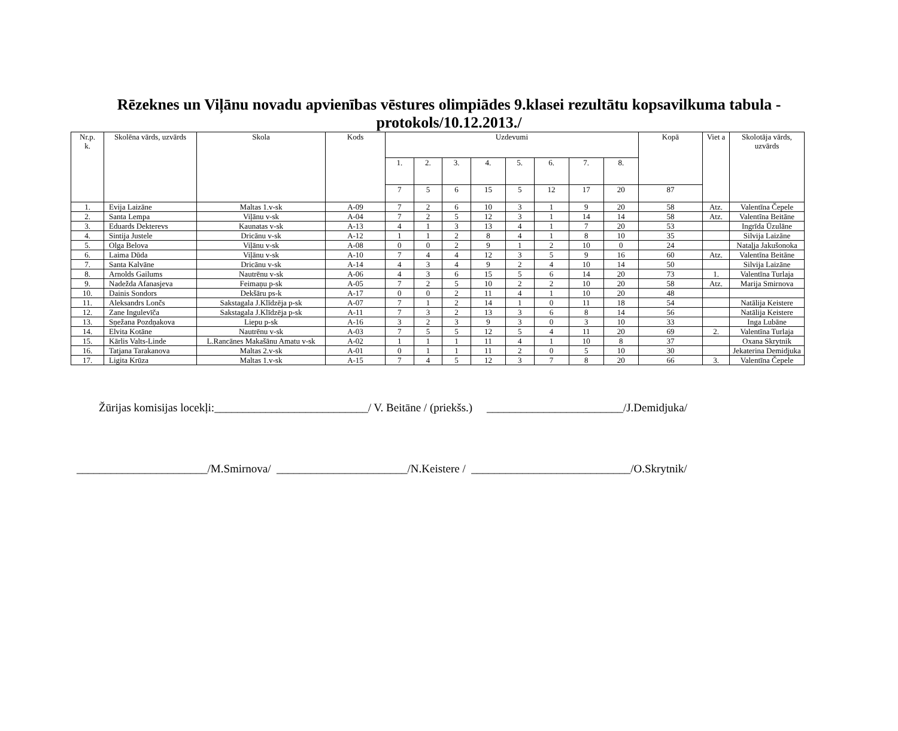Rēzeknes un Viļānu novadu apvienības vēstures olimpiādes 9.klasei rezultātu kopsavilkuma tabula -protokols/10.12.2013./
| Nr.p. k. | Skolēna vārds, uzvārds | Skola | Kods | Uzdevumi | | | | | | | | Kopā | Viet a | Skolotāja vārds, uzvārds |
| --- | --- | --- | --- | --- | --- | --- | --- | --- | --- | --- | --- | --- | --- | --- |
| | | | | 1. | 2. | 3. | 4. | 5. | 6. | 7. | 8. | | | |
| | | | | 7 | 5 | 6 | 15 | 5 | 12 | 17 | 20 | 87 | | |
| 1. | Evija Laizāne | Maltas 1.v-sk | A-09 | 7 | 2 | 6 | 10 | 3 | 1 | 9 | 20 | 58 | Atz. | Valentīna Čepele |
| 2. | Santa Lempa | Viļānu v-sk | A-04 | 7 | 2 | 5 | 12 | 3 | 1 | 14 | 14 | 58 | Atz. | Valentīna Beitāne |
| 3. | Eduards Dekterevs | Kaunatas v-sk | A-13 | 4 | 1 | 3 | 13 | 4 | 1 | 7 | 20 | 53 | | Ingrīda Ūzulāne |
| 4. | Sintija Justele | Dricānu v-sk | A-12 | 1 | 1 | 2 | 8 | 4 | 1 | 8 | 10 | 35 | | Silvija Laizāne |
| 5. | Olga Belova | Viļānu v-sk | A-08 | 0 | 0 | 2 | 9 | 1 | 2 | 10 | 0 | 24 | | Nataļja Jakušonoka |
| 6. | Laima Dūda | Viļānu v-sk | A-10 | 7 | 4 | 4 | 12 | 3 | 5 | 9 | 16 | 60 | Atz. | Valentīna Beitāne |
| 7. | Santa Kalvāne | Dricānu v-sk | A-14 | 4 | 3 | 4 | 9 | 2 | 4 | 10 | 14 | 50 | | Silvija Laizāne |
| 8. | Arnolds Gailums | Nautrēnu v-sk | A-06 | 4 | 3 | 6 | 15 | 5 | 6 | 14 | 20 | 73 | 1. | Valentīna Turlaja |
| 9. | Nadežda Afanasjeva | Feimaņu p-sk | A-05 | 7 | 2 | 5 | 10 | 2 | 2 | 10 | 20 | 58 | Atz. | Marija Smirnova |
| 10. | Dainis Sondors | Dekšāru ps-k | A-17 | 0 | 0 | 2 | 11 | 4 | 1 | 10 | 20 | 48 | | |
| 11. | Aleksandrs Lončs | Sakstagala J.Klīdzēja p-sk | A-07 | 7 | 1 | 2 | 14 | 1 | 0 | 11 | 18 | 54 | | Natālija Keistere |
| 12. | Zane Ingulevīča | Sakstagala J.Klīdzēja p-sk | A-11 | 7 | 3 | 2 | 13 | 3 | 6 | 8 | 14 | 56 | | Natālija Keistere |
| 13. | Sņežana Pozdņakova | Liepu p-sk | A-16 | 3 | 2 | 3 | 9 | 3 | 0 | 3 | 10 | 33 | | Inga Lubāne |
| 14. | Elvita Kotāne | Nautrēnu v-sk | A-03 | 7 | 5 | 5 | 12 | 5 | 4 | 11 | 20 | 69 | 2. | Valentīna Turlaja |
| 15. | Kārlis Valts-Linde | L.Rancānes Makašānu Amatu v-sk | A-02 | 1 | 1 | 1 | 11 | 4 | 1 | 10 | 8 | 37 | | Oxana Skrytnik |
| 16. | Tatjana Tarakanova | Maltas 2.v-sk | A-01 | 0 | 1 | 1 | 11 | 2 | 0 | 5 | 10 | 30 | | Jekaterina Demidjuka |
| 17. | Ligita Krūza | Maltas 1.v-sk | A-15 | 7 | 4 | 5 | 12 | 3 | 7 | 8 | 20 | 66 | 3. | Valentīna Čepele |
Žūrijas komisijas locekļi:___________________________/ V. Beitāne / (priekšs.) ________________________/J.Demidjuka/
_______________________/M.Smirnova/ _______________________/N.Keistere / ____________________________/O.Skrytnik/